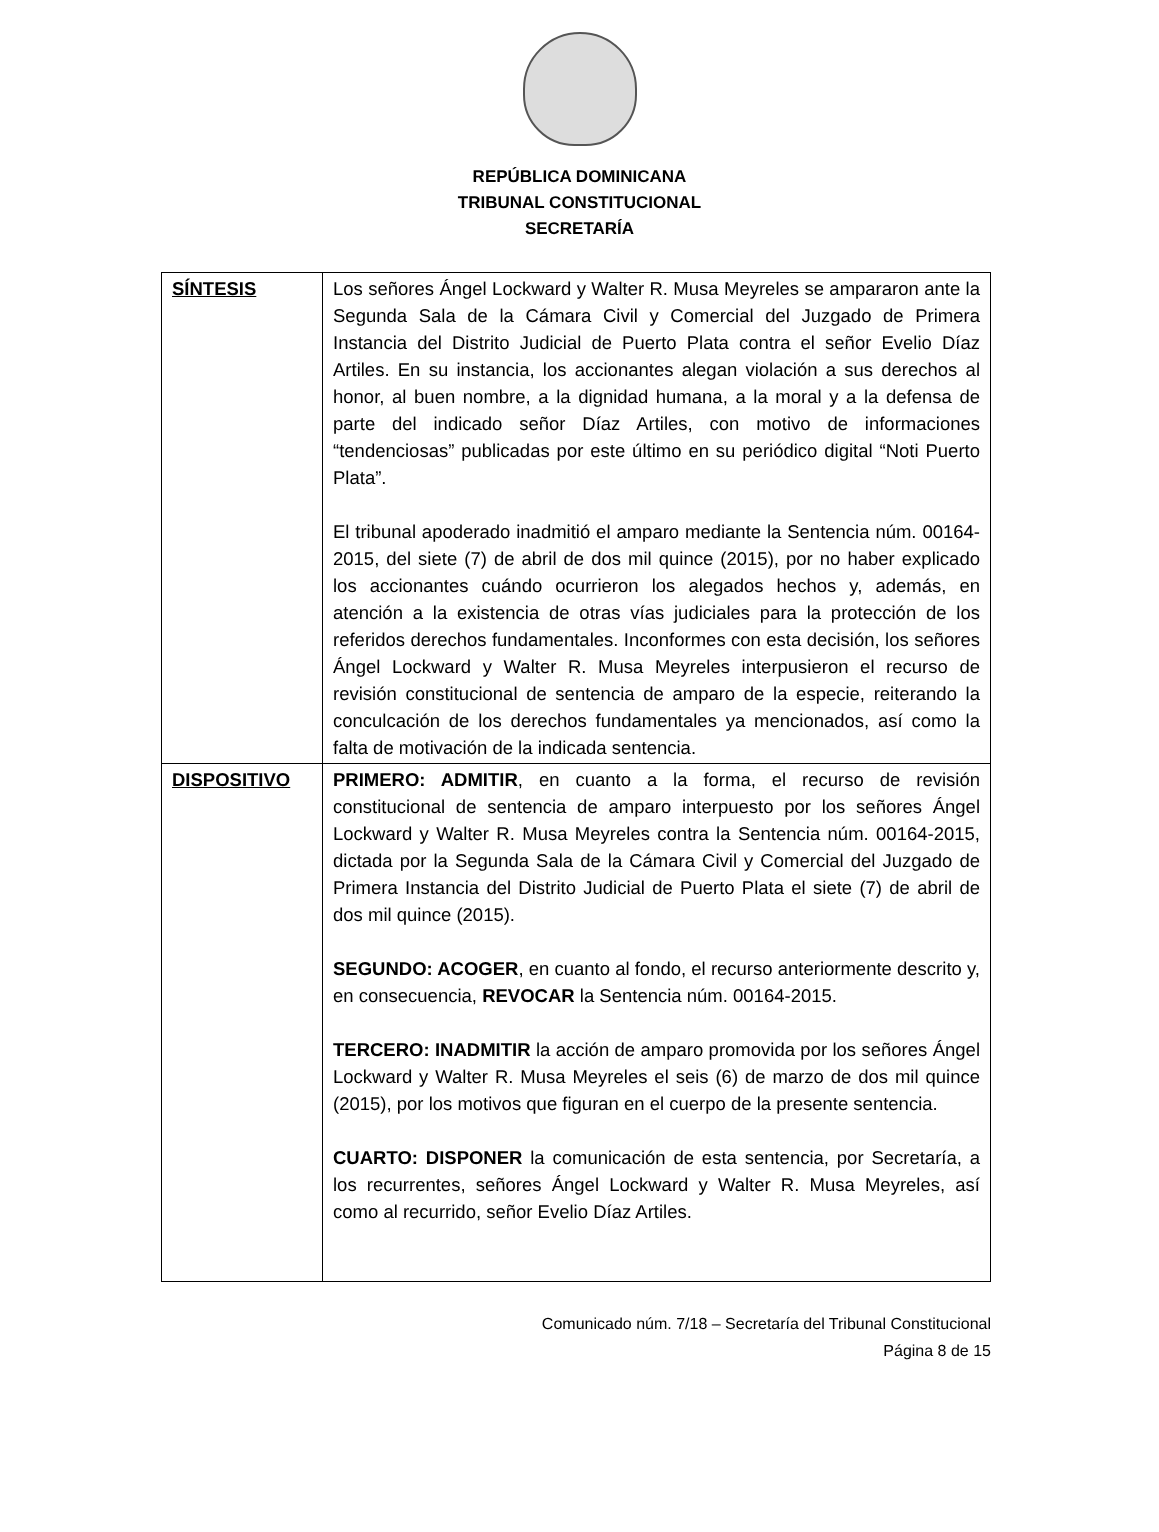REPÚBLICA DOMINICANA
TRIBUNAL CONSTITUCIONAL
SECRETARÍA
| SÍNTESIS | Los señores Ángel Lockward y Walter R. Musa Meyreles se ampararon ante la Segunda Sala de la Cámara Civil y Comercial del Juzgado de Primera Instancia del Distrito Judicial de Puerto Plata contra el señor Evelio Díaz Artiles. En su instancia, los accionantes alegan violación a sus derechos al honor, al buen nombre, a la dignidad humana, a la moral y a la defensa de parte del indicado señor Díaz Artiles, con motivo de informaciones “tendenciosas” publicadas por este último en su periódico digital “Noti Puerto Plata”. El tribunal apoderado inadmitió el amparo mediante la Sentencia núm. 00164-2015, del siete (7) de abril de dos mil quince (2015), por no haber explicado los accionantes cuándo ocurrieron los alegados hechos y, además, en atención a la existencia de otras vías judiciales para la protección de los referidos derechos fundamentales. Inconformes con esta decisión, los señores Ángel Lockward y Walter R. Musa Meyreles interpusieron el recurso de revisión constitucional de sentencia de amparo de la especie, reiterando la conculcación de los derechos fundamentales ya mencionados, así como la falta de motivación de la indicada sentencia. |
| DISPOSITIVO | PRIMERO: ADMITIR , en cuanto a la forma, el recurso de revisión constitucional de sentencia de amparo interpuesto por los señores Ángel Lockward y Walter R. Musa Meyreles contra la Sentencia núm. 00164-2015, dictada por la Segunda Sala de la Cámara Civil y Comercial del Juzgado de Primera Instancia del Distrito Judicial de Puerto Plata el siete (7) de abril de dos mil quince (2015). SEGUNDO: ACOGER , en cuanto al fondo, el recurso anteriormente descrito y, en consecuencia, REVOCAR la Sentencia núm. 00164-2015. TERCERO: INADMITIR la acción de amparo promovida por los señores Ángel Lockward y Walter R. Musa Meyreles el seis (6) de marzo de dos mil quince (2015), por los motivos que figuran en el cuerpo de la presente sentencia. CUARTO: DISPONER la comunicación de esta sentencia, por Secretaría, a los recurrentes, señores Ángel Lockward y Walter R. Musa Meyreles, así como al recurrido, señor Evelio Díaz Artiles. |
Comunicado núm. 7/18 – Secretaría del Tribunal Constitucional
Página 8 de 15